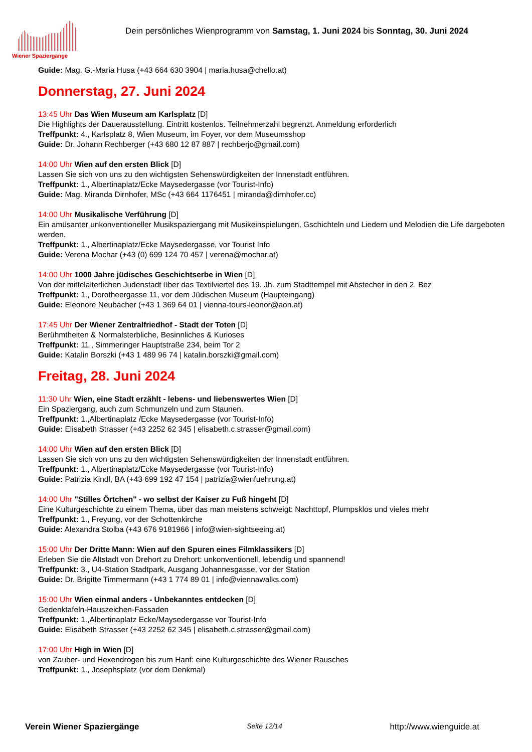Wiener Spaziergänge
Dein persönliches Wienprogramm von Samstag, 1. Juni 2024 bis Sonntag, 30. Juni 2024
Guide: Mag. G.-Maria Husa (+43 664 630 3904 | maria.husa@chello.at)
Donnerstag, 27. Juni 2024
13:45 Uhr Das Wien Museum am Karlsplatz [D]
Die Highlights der Dauerausstellung. Eintritt kostenlos. Teilnehmerzahl begrenzt. Anmeldung erforderlich
Treffpunkt: 4., Karlsplatz 8, Wien Museum, im Foyer, vor dem Museumsshop
Guide: Dr. Johann Rechberger (+43 680 12 87 887 | rechberjo@gmail.com)
14:00 Uhr Wien auf den ersten Blick [D]
Lassen Sie sich von uns zu den wichtigsten Sehenswürdigkeiten der Innenstadt entführen.
Treffpunkt: 1., Albertinaplatz/Ecke Maysedergasse (vor Tourist-Info)
Guide: Mag. Miranda Dirnhofer, MSc (+43 664 1176451 | miranda@dirnhofer.cc)
14:00 Uhr Musikalische Verführung [D]
Ein amüsanter unkonventioneller Musikspaziergang mit Musikeinspielungen, Gschichteln und Liedern und Melodien die Life dargeboten werden.
Treffpunkt: 1., Albertinaplatz/Ecke Maysedergasse, vor Tourist Info
Guide: Verena Mochar (+43 (0) 699 124 70 457 | verena@mochar.at)
14:00 Uhr 1000 Jahre jüdisches Geschichtserbe in Wien [D]
Von der mittelalterlichen Judenstadt über das Textilviertel des 19. Jh. zum Stadttempel mit Abstecher in den 2. Bez
Treffpunkt: 1., Dorotheergasse 11, vor dem Jüdischen Museum (Haupteingang)
Guide: Eleonore Neubacher (+43 1 369 64 01 | vienna-tours-leonor@aon.at)
17:45 Uhr Der Wiener Zentralfriedhof - Stadt der Toten [D]
Berühmtheiten & Normalsterbliche, Besinnliches & Kurioses
Treffpunkt: 11., Simmeringer Hauptstraße 234, beim Tor 2
Guide: Katalin Borszki (+43 1 489 96 74 | katalin.borszki@gmail.com)
Freitag, 28. Juni 2024
11:30 Uhr Wien, eine Stadt erzählt - lebens- und liebenswertes Wien [D]
Ein Spaziergang, auch zum Schmunzeln und zum Staunen.
Treffpunkt: 1.,Albertinaplatz /Ecke Maysedergasse (vor Tourist-Info)
Guide: Elisabeth Strasser (+43 2252 62 345 | elisabeth.c.strasser@gmail.com)
14:00 Uhr Wien auf den ersten Blick [D]
Lassen Sie sich von uns zu den wichtigsten Sehenswürdigkeiten der Innenstadt entführen.
Treffpunkt: 1., Albertinaplatz/Ecke Maysedergasse (vor Tourist-Info)
Guide: Patrizia Kindl, BA (+43 699 192 47 154 | patrizia@wienfuehrung.at)
14:00 Uhr "Stilles Örtchen" - wo selbst der Kaiser zu Fuß hingeht [D]
Eine Kulturgeschichte zu einem Thema, über das man meistens schweigt: Nachttopf, Plumpsklos und vieles mehr
Treffpunkt: 1., Freyung, vor der Schottenkirche
Guide: Alexandra Stolba (+43 676 9181966 | info@wien-sightseeing.at)
15:00 Uhr Der Dritte Mann: Wien auf den Spuren eines Filmklassikers [D]
Erleben Sie die Altstadt von Drehort zu Drehort: unkonventionell, lebendig und spannend!
Treffpunkt: 3., U4-Station Stadtpark, Ausgang Johannesgasse, vor der Station
Guide: Dr. Brigitte Timmermann (+43 1 774 89 01 | info@viennawalks.com)
15:00 Uhr Wien einmal anders - Unbekanntes entdecken [D]
Gedenktafeln-Hauszeichen-Fassaden
Treffpunkt: 1.,Albertinaplatz Ecke/Maysedergasse vor Tourist-Info
Guide: Elisabeth Strasser (+43 2252 62 345 | elisabeth.c.strasser@gmail.com)
17:00 Uhr High in Wien [D]
von Zauber- und Hexendrogen bis zum Hanf: eine Kulturgeschichte des Wiener Rausches
Treffpunkt: 1., Josephsplatz (vor dem Denkmal)
Verein Wiener Spaziergänge Seite 12/14 http://www.wienguide.at